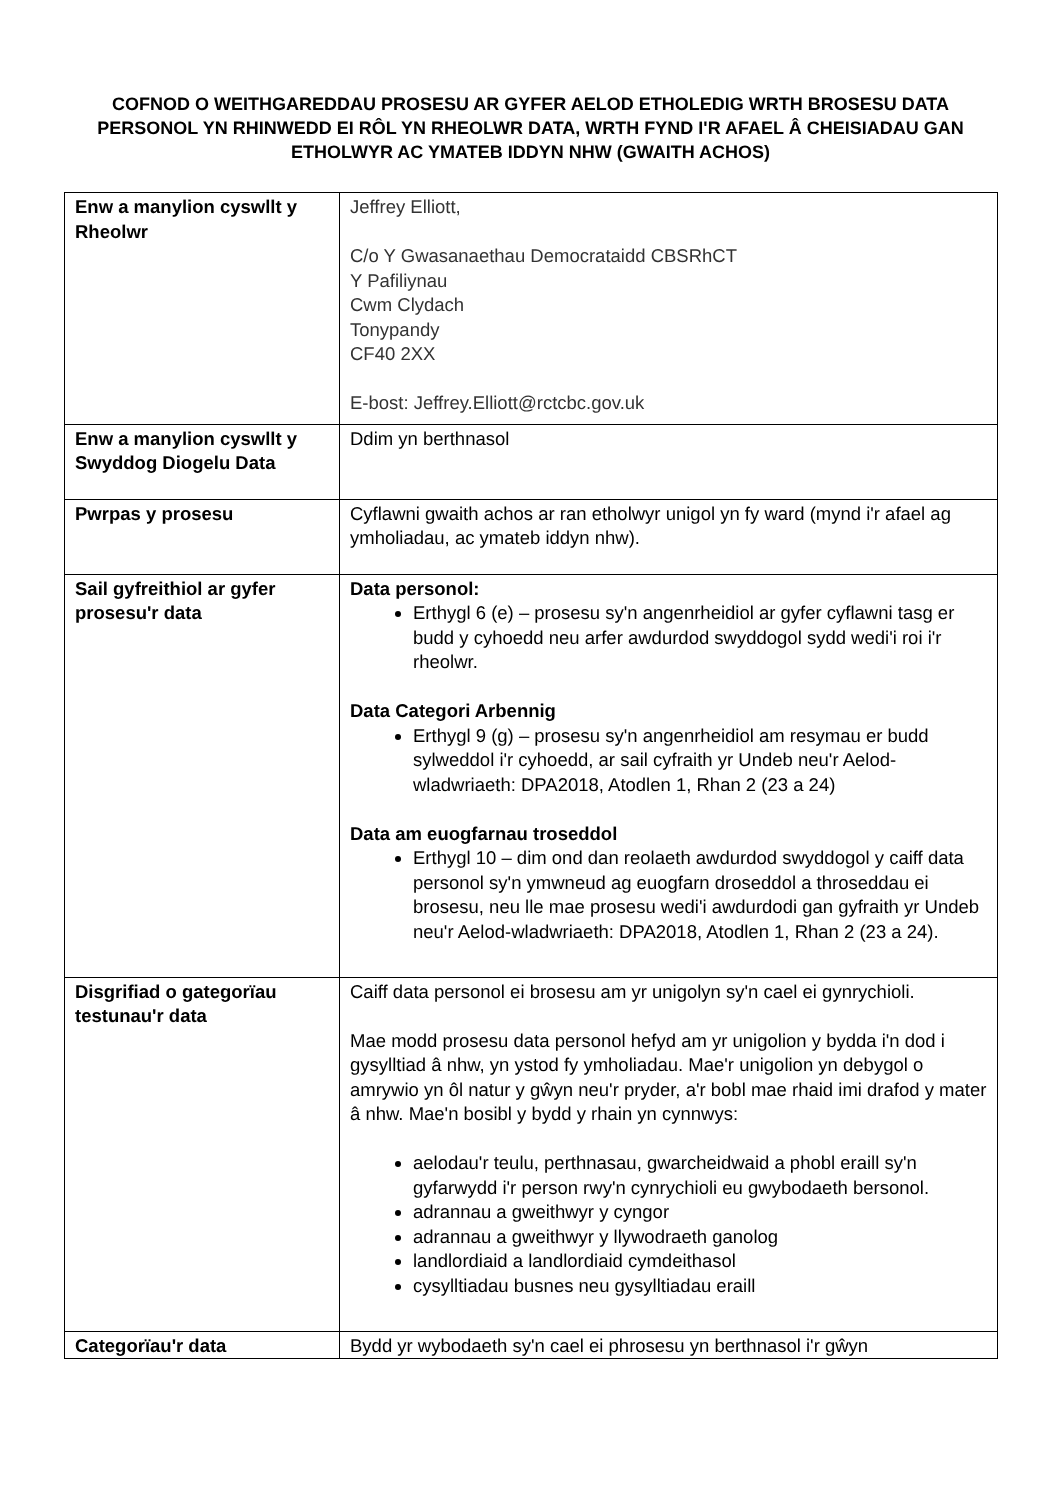COFNOD O WEITHGAREDDAU PROSESU AR GYFER AELOD ETHOLEDIG WRTH BROSESU DATA PERSONOL YN RHINWEDD EI RÔL YN RHEOLWR DATA, WRTH FYND I'R AFAEL Â CHEISIADAU GAN ETHOLWYR AC YMATEB IDDYN NHW (GWAITH ACHOS)
| Enw a manylion cyswllt y Rheolwr | Jeffrey Elliott, C/o Y Gwasanaethau Democrataidd CBSRhCT Y Pafiliynau Cwm Clydach Tonypandy CF40 2XX E-bost: Jeffrey.Elliott@rctcbc.gov.uk |
| Enw a manylion cyswllt y Swyddog Diogelu Data | Ddim yn berthnasol |
| Pwrpas y prosesu | Cyflawni gwaith achos ar ran etholwyr unigol yn fy ward (mynd i'r afael ag ymholiadau, ac ymateb iddyn nhw). |
| Sail gyfreithiol ar gyfer prosesu'r data | Data personol: Erthygl 6 (e) – prosesu sy'n angenrheidiol ar gyfer cyflawni tasg er budd y cyhoedd neu arfer awdurdod swyddogol sydd wedi'i roi i'r rheolwr. Data Categori Arbennig Erthygl 9 (g) – prosesu sy'n angenrheidiol am resymau er budd sylweddol i'r cyhoedd, ar sail cyfraith yr Undeb neu'r Aelod-wladwriaeth: DPA2018, Atodlen 1, Rhan 2 (23 a 24) Data am euogfarnau troseddol Erthygl 10 – dim ond dan reolaeth awdurdod swyddogol y caiff data personol sy'n ymwneud ag euogfarn droseddol a throseddau ei brosesu, neu lle mae prosesu wedi'i awdurdodi gan gyfraith yr Undeb neu'r Aelod-wladwriaeth: DPA2018, Atodlen 1, Rhan 2 (23 a 24). |
| Disgrifiad o gategorïau testunau'r data | Caiff data personol ei brosesu am yr unigolyn sy'n cael ei gynrychioli. Mae modd prosesu data personol hefyd am yr unigolion y bydda i'n dod i gysylltiad â nhw, yn ystod fy ymholiadau. Mae'r unigolion yn debygol o amrywio yn ôl natur y gŵyn neu'r pryder, a'r bobl mae rhaid imi drafod y mater â nhw. Mae'n bosibl y bydd y rhain yn cynnwys: aelodau'r teulu, perthnasau, gwarcheidwaid a phobl eraill sy'n gyfarwydd i'r person rwy'n cynrychioli eu gwybodaeth bersonol. adrannau a gweithwyr y cyngor adrannau a gweithwyr y llywodraeth ganolog landlordiaid a landlordiaid cymdeithasol cysylltiadau busnes neu gysylltiadau eraill |
| Categorïau'r data | Bydd yr wybodaeth sy'n cael ei phrosesu yn berthnasol i'r gŵyn |